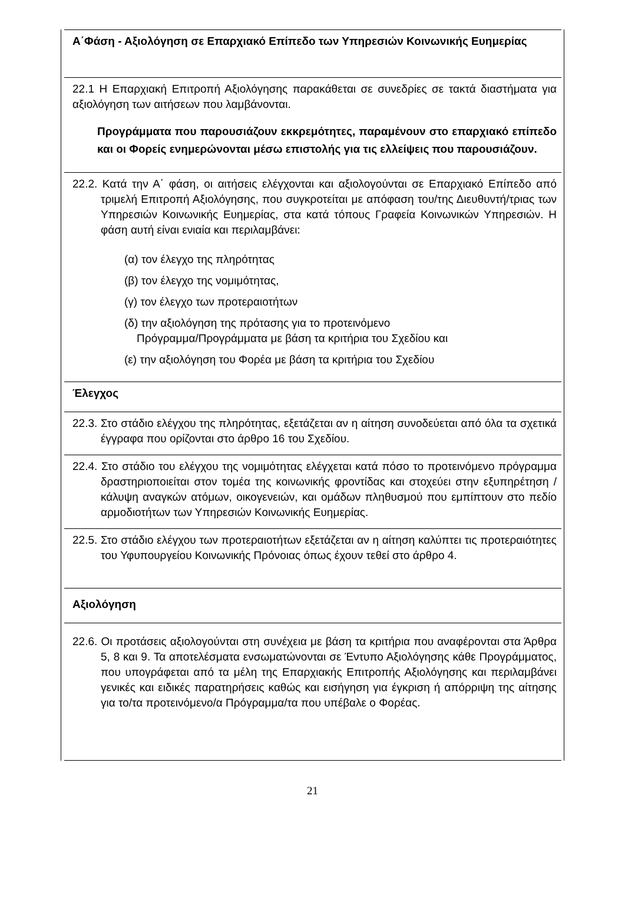| Α΄Φάση - Αξιολόγηση σε Επαρχιακό Επίπεδο των Υπηρεσιών Κοινωνικής Ευημερίας |
| 22.1 Η Επαρχιακή Επιτροπή Αξιολόγησης παρακάθεται σε συνεδρίες σε τακτά διαστήματα για αξιολόγηση των αιτήσεων που λαμβάνονται. Προγράμματα που παρουσιάζουν εκκρεμότητες, παραμένουν στο επαρχιακό επίπεδο και οι Φορείς ενημερώνονται μέσω επιστολής για τις ελλείψεις που παρουσιάζουν. |
| 22.2. Κατά την Α΄ φάση, οι αιτήσεις ελέγχονται και αξιολογούνται σε Επαρχιακό Επίπεδο από τριμελή Επιτροπή Αξιολόγησης, που συγκροτείται με απόφαση του/της Διευθυντή/τριας των Υπηρεσιών Κοινωνικής Ευημερίας, στα κατά τόπους Γραφεία Κοινωνικών Υπηρεσιών. Η φάση αυτή είναι ενιαία και περιλαμβάνει: (α) τον έλεγχο της πληρότητας (β) τον έλεγχο της νομιμότητας, (γ) τον έλεγχο των προτεραιοτήτων (δ) την αξιολόγηση της πρότασης για το προτεινόμενο Πρόγραμμα/Προγράμματα με βάση τα κριτήρια του Σχεδίου και (ε) την αξιολόγηση του Φορέα με βάση τα κριτήρια του Σχεδίου |
| Έλεγχος |
| 22.3. Στο στάδιο ελέγχου της πληρότητας, εξετάζεται αν η αίτηση συνοδεύεται από όλα τα σχετικά έγγραφα που ορίζονται στο άρθρο 16 του Σχεδίου. |
| 22.4. Στο στάδιο του ελέγχου της νομιμότητας ελέγχεται κατά πόσο το προτεινόμενο πρόγραμμα δραστηριοποιείται στον τομέα της κοινωνικής φροντίδας και στοχεύει στην εξυπηρέτηση /κάλυψη αναγκών ατόμων, οικογενειών, και ομάδων πληθυσμού που εμπίπτουν στο πεδίο αρμοδιοτήτων των Υπηρεσιών Κοινωνικής Ευημερίας. |
| 22.5. Στο στάδιο ελέγχου των προτεραιοτήτων εξετάζεται αν η αίτηση καλύπτει τις προτεραιότητες του Υφυπουργείου Κοινωνικής Πρόνοιας όπως έχουν τεθεί στο άρθρο 4. |
| Αξιολόγηση |
| 22.6. Οι προτάσεις αξιολογούνται στη συνέχεια με βάση τα κριτήρια που αναφέρονται στα Άρθρα 5, 8 και 9. Τα αποτελέσματα ενσωματώνονται σε Έντυπο Αξιολόγησης κάθε Προγράμματος, που υπογράφεται από τα μέλη της Επαρχιακής Επιτροπής Αξιολόγησης και περιλαμβάνει γενικές και ειδικές παρατηρήσεις καθώς και εισήγηση για έγκριση ή απόρριψη της αίτησης για το/τα προτεινόμενο/α Πρόγραμμα/τα που υπέβαλε ο Φορέας. |
21